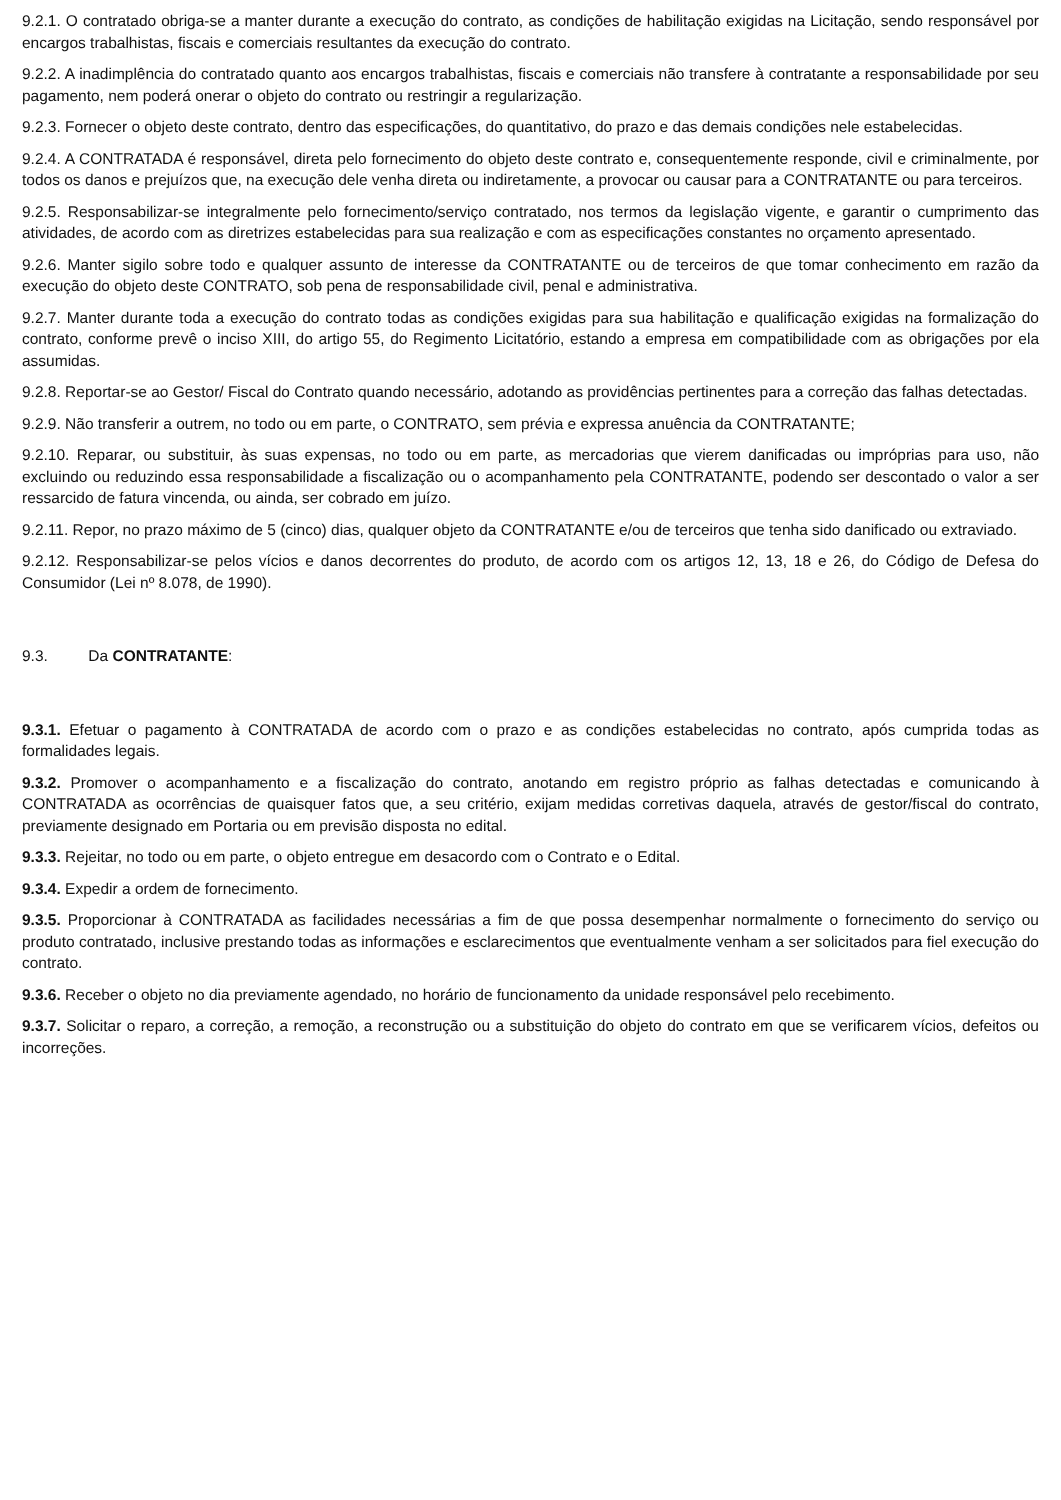9.2.1. O contratado obriga-se a manter durante a execução do contrato, as condições de habilitação exigidas na Licitação, sendo responsável por encargos trabalhistas, fiscais e comerciais resultantes da execução do contrato.
9.2.2. A inadimplência do contratado quanto aos encargos trabalhistas, fiscais e comerciais não transfere à contratante a responsabilidade por seu pagamento, nem poderá onerar o objeto do contrato ou restringir a regularização.
9.2.3. Fornecer o objeto deste contrato, dentro das especificações, do quantitativo, do prazo e das demais condições nele estabelecidas.
9.2.4. A CONTRATADA é responsável, direta pelo fornecimento do objeto deste contrato e, consequentemente responde, civil e criminalmente, por todos os danos e prejuízos que, na execução dele venha direta ou indiretamente, a provocar ou causar para a CONTRATANTE ou para terceiros.
9.2.5. Responsabilizar-se integralmente pelo fornecimento/serviço contratado, nos termos da legislação vigente, e garantir o cumprimento das atividades, de acordo com as diretrizes estabelecidas para sua realização e com as especificações constantes no orçamento apresentado.
9.2.6. Manter sigilo sobre todo e qualquer assunto de interesse da CONTRATANTE ou de terceiros de que tomar conhecimento em razão da execução do objeto deste CONTRATO, sob pena de responsabilidade civil, penal e administrativa.
9.2.7. Manter durante toda a execução do contrato todas as condições exigidas para sua habilitação e qualificação exigidas na formalização do contrato, conforme prevê o inciso XIII, do artigo 55, do Regimento Licitatório, estando a empresa em compatibilidade com as obrigações por ela assumidas.
9.2.8. Reportar-se ao Gestor/ Fiscal do Contrato quando necessário, adotando as providências pertinentes para a correção das falhas detectadas.
9.2.9. Não transferir a outrem, no todo ou em parte, o CONTRATO, sem prévia e expressa anuência da CONTRATANTE;
9.2.10. Reparar, ou substituir, às suas expensas, no todo ou em parte, as mercadorias que vierem danificadas ou impróprias para uso, não excluindo ou reduzindo essa responsabilidade a fiscalização ou o acompanhamento pela CONTRATANTE, podendo ser descontado o valor a ser ressarcido de fatura vincenda, ou ainda, ser cobrado em juízo.
9.2.11. Repor, no prazo máximo de 5 (cinco) dias, qualquer objeto da CONTRATANTE e/ou de terceiros que tenha sido danificado ou extraviado.
9.2.12. Responsabilizar-se pelos vícios e danos decorrentes do produto, de acordo com os artigos 12, 13, 18 e 26, do Código de Defesa do Consumidor (Lei nº 8.078, de 1990).
9.3. Da CONTRATANTE:
9.3.1. Efetuar o pagamento à CONTRATADA de acordo com o prazo e as condições estabelecidas no contrato, após cumprida todas as formalidades legais.
9.3.2. Promover o acompanhamento e a fiscalização do contrato, anotando em registro próprio as falhas detectadas e comunicando à CONTRATADA as ocorrências de quaisquer fatos que, a seu critério, exijam medidas corretivas daquela, através de gestor/fiscal do contrato, previamente designado em Portaria ou em previsão disposta no edital.
9.3.3. Rejeitar, no todo ou em parte, o objeto entregue em desacordo com o Contrato e o Edital.
9.3.4. Expedir a ordem de fornecimento.
9.3.5. Proporcionar à CONTRATADA as facilidades necessárias a fim de que possa desempenhar normalmente o fornecimento do serviço ou produto contratado, inclusive prestando todas as informações e esclarecimentos que eventualmente venham a ser solicitados para fiel execução do contrato.
9.3.6. Receber o objeto no dia previamente agendado, no horário de funcionamento da unidade responsável pelo recebimento.
9.3.7. Solicitar o reparo, a correção, a remoção, a reconstrução ou a substituição do objeto do contrato em que se verificarem vícios, defeitos ou incorreções.